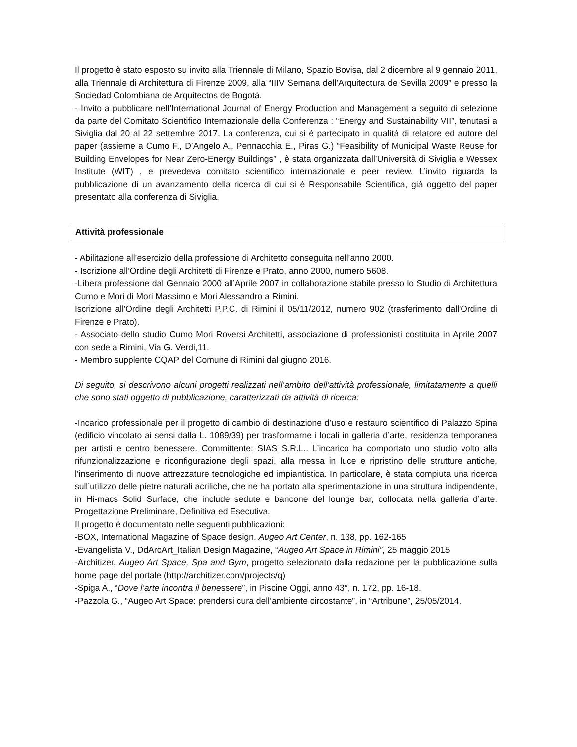Il progetto è stato esposto su invito alla Triennale di Milano, Spazio Bovisa, dal 2 dicembre al 9 gennaio 2011, alla Triennale di Architettura di Firenze 2009, alla “IIIV Semana dell’Arquitectura de Sevilla 2009” e presso la Sociedad Colombiana de Arquitectos de Bogotà.
- Invito a pubblicare nell’International Journal of Energy Production and Management a seguito di selezione da parte del Comitato Scientifico Internazionale della Conferenza : “Energy and Sustainability VII”, tenutasi a Siviglia dal 20 al 22 settembre 2017. La conferenza, cui si è partecipato in qualità di relatore ed autore del paper (assieme a Cumo F., D’Angelo A., Pennacchia E., Piras G.) “Feasibility of Municipal Waste Reuse for Building Envelopes for Near Zero-Energy Buildings” , è stata organizzata dall’Università di Siviglia e Wessex Institute (WIT) , e prevedeva comitato scientifico internazionale e peer review. L’invito riguarda la pubblicazione di un avanzamento della ricerca di cui si è Responsabile Scientifica, già oggetto del paper presentato alla conferenza di Siviglia.
Attività professionale
- Abilitazione all’esercizio della professione di Architetto conseguita nell’anno 2000.
- Iscrizione all’Ordine degli Architetti di Firenze e Prato, anno 2000, numero 5608.
-Libera professione dal Gennaio 2000 all’Aprile 2007 in collaborazione stabile presso lo Studio di Architettura Cumo e Mori di Mori Massimo e Mori Alessandro a Rimini.
Iscrizione all'Ordine degli Architetti P.P.C. di Rimini il 05/11/2012, numero 902 (trasferimento dall'Ordine di Firenze e Prato).
- Associato dello studio Cumo Mori Roversi Architetti, associazione di professionisti costituita in Aprile 2007 con sede a Rimini, Via G. Verdi,11.
- Membro supplente CQAP del Comune di Rimini dal giugno 2016.
Di seguito, si descrivono alcuni progetti realizzati nell’ambito dell’attività professionale, limitatamente a quelli che sono stati oggetto di pubblicazione, caratterizzati da attività di ricerca:
-Incarico professionale per il progetto di cambio di destinazione d’uso e restauro scientifico di Palazzo Spina (edificio vincolato ai sensi dalla L. 1089/39) per trasformarne i locali in galleria d’arte, residenza temporanea per artisti e centro benessere. Committente: SIAS S.R.L.. L’incarico ha comportato uno studio volto alla rifunzionalizzazione e riconfigurazione degli spazi, alla messa in luce e ripristino delle strutture antiche, l‘inserimento di nuove attrezzature tecnologiche ed impiantistica. In particolare, è stata compiuta una ricerca sull’utilizzo delle pietre naturali acriliche, che ne ha portato alla sperimentazione in una struttura indipendente, in Hi-macs Solid Surface, che include sedute e bancone del lounge bar, collocata nella galleria d’arte. Progettazione Preliminare, Definitiva ed Esecutiva.
Il progetto è documentato nelle seguenti pubblicazioni:
-BOX, International Magazine of Space design, Augeo Art Center, n. 138, pp. 162-165
-Evangelista V., DdArcArt_Italian Design Magazine, “Augeo Art Space in Rimini”, 25 maggio 2015
-Architizer, Augeo Art Space, Spa and Gym, progetto selezionato dalla redazione per la pubblicazione sulla home page del portale (http://architizer.com/projects/q)
-Spiga A., “Dove l’arte incontra il benessere”, in Piscine Oggi, anno 43°, n. 172, pp. 16-18.
-Pazzola G., “Augeo Art Space: prendersi cura dell’ambiente circostante”, in “Artribune”, 25/05/2014.